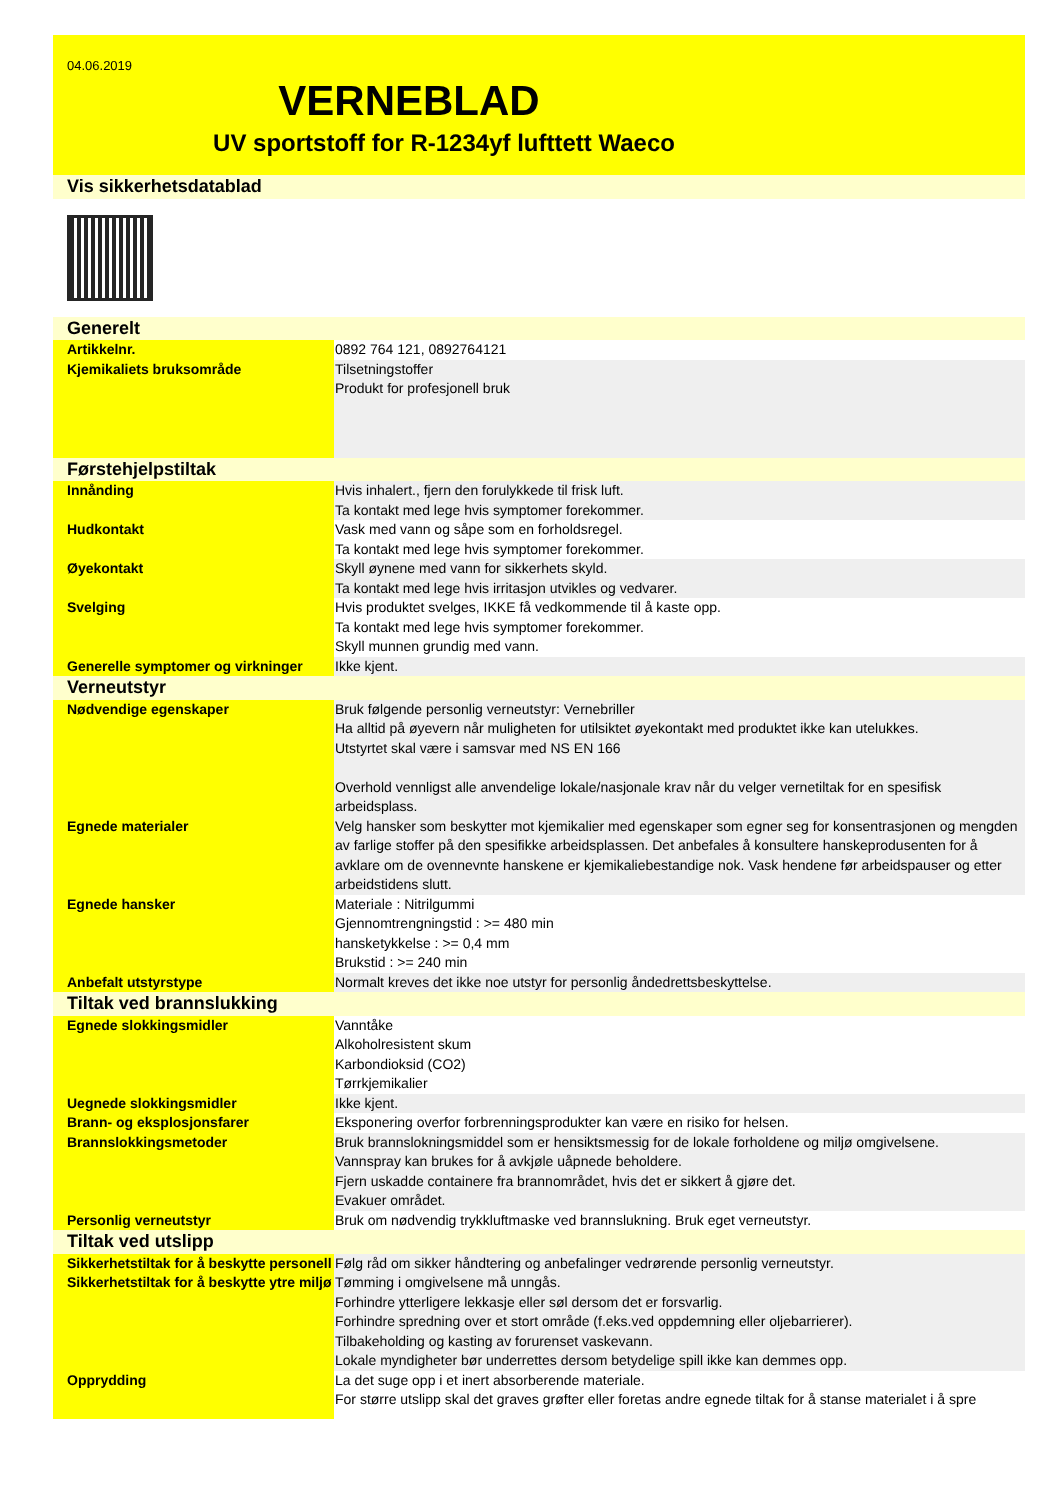04.06.2019
VERNEBLAD
UV sportstoff for R-1234yf lufttett Waeco
| Vis sikkerhetsdatablad | |
| Generelt | |
| Artikkelnr. | 0892 764 121, 0892764121 |
| Kjemikaliets bruksområde | Tilsetningstoffer Produkt for profesjonell bruk |
| Førstehjelpstiltak | |
| Innånding | Hvis inhalert., fjern den forulykkede til frisk luft. Ta kontakt med lege hvis symptomer forekommer. |
| Hudkontakt | Vask med vann og såpe som en forholdsregel. Ta kontakt med lege hvis symptomer forekommer. |
| Øyekontakt | Skyll øynene med vann for sikkerhets skyld. Ta kontakt med lege hvis irritasjon utvikles og vedvarer. |
| Svelging | Hvis produktet svelges, IKKE få vedkommende til å kaste opp. Ta kontakt med lege hvis symptomer forekommer. Skyll munnen grundig med vann. |
| Generelle symptomer og virkninger | Ikke kjent. |
| Verneutstyr | |
| Nødvendige egenskaper | Bruk følgende personlig verneutstyr: Vernebriller Ha alltid på øyevern når muligheten for utilsiktet øyekontakt med produktet ikke kan utelukkes. Utstyrtet skal være i samsvar med NS EN 166 Overhold vennligst alle anvendelige lokale/nasjonale krav når du velger vernetiltak for en spesifisk arbeidsplass. |
| Egnede materialer | Velg hansker som beskytter mot kjemikalier med egenskaper som egner seg for konsentrasjonen og mengden av farlige stoffer på den spesifikke arbeidsplassen. Det anbefales å konsultere hanskeprodusenten for å avklare om de ovennevnte hanskene er kjemikaliebestandige nok. Vask hendene før arbeidspauser og etter arbeidstidens slutt. |
| Egnede hansker | Materiale : Nitrilgummi Gjennomtrengningstid : >= 480 min hansketykkelse : >= 0,4 mm Brukstid : >= 240 min |
| Anbefalt utstyrstype | Normalt kreves det ikke noe utstyr for personlig åndedrettsbeskyttelse. |
| Tiltak ved brannslukking | |
| Egnede slokkingsmidler | Vanntåke Alkoholresistent skum Karbondioksid (CO2) Tørrkjemikalier |
| Uegnede slokkingsmidler | Ikke kjent. |
| Brann- og eksplosjonsfarer | Eksponering overfor forbrenningsprodukter kan være en risiko for helsen. |
| Brannslokkingsmetoder | Bruk brannslokningsmiddel som er hensiktsmessig for de lokale forholdene og miljø omgivelsene. Vannspray kan brukes for å avkjøle uåpnede beholdere. Fjern uskadde containere fra brannområdet, hvis det er sikkert å gjøre det. Evakuer området. |
| Personlig verneutstyr | Bruk om nødvendig trykkluftmaske ved brannslukning. Bruk eget verneutstyr. |
| Tiltak ved utslipp | |
| Sikkerhetstiltak for å beskytte personell | Følg råd om sikker håndtering og anbefalinger vedrørende personlig verneutstyr. |
| Sikkerhetstiltak for å beskytte ytre miljø | Tømming i omgivelsene må unngås. Forhindre ytterligere lekkasje eller søl dersom det er forsvarlig. Forhindre spredning over et stort område (f.eks.ved oppdemning eller oljebarrierer). Tilbakeholding og kasting av forurenset vaskevann. Lokale myndigheter bør underrettes dersom betydelige spill ikke kan demmes opp. |
| Opprydding | La det suge opp i et inert absorberende materiale. For større utslipp skal det graves grøfter eller foretas andre egnede tiltak for å stanse materialet i å spre |